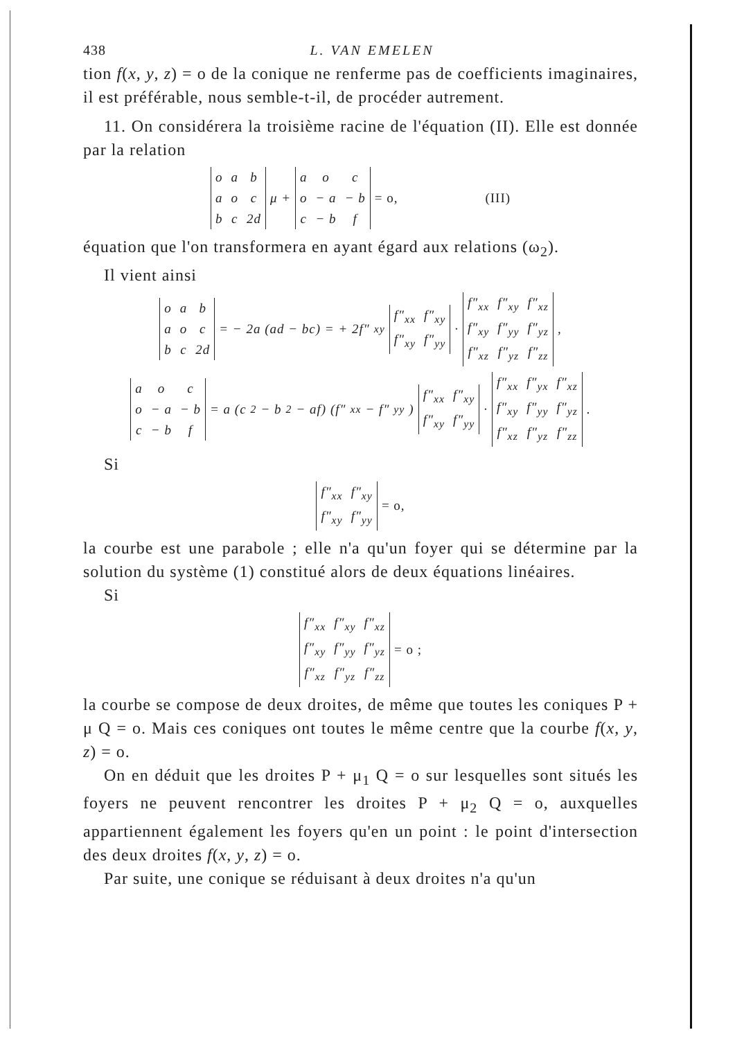438 L. VAN EMELEN
tion f(x, y, z) = o de la conique ne renferme pas de coefficients imaginaires, il est préférable, nous semble-t-il, de procéder autrement.
11. On considérera la troisième racine de l'équation (II). Elle est donnée par la relation
| o | a | b |
| a | o | c |
| b | c | 2d |
μ +
| a | o | c |
| o | − a | − b |
| c | − b | f |
= o, (III)
équation que l'on transformera en ayant égard aux relations (ω<sub>2</sub>).
Il vient ainsi
| o | a | b |
| a | o | c |
| b | c | 2d |
= − 2a (ad − bc) = + 2f″<sub>xy</sub>
| f″<sub>xx</sub> | f″<sub>xy</sub> |
| f″<sub>xy</sub> | f″<sub>yy</sub> |
·
| f″<sub>xx</sub> | f″<sub>xy</sub> | f″<sub>xz</sub> |
| f″<sub>xy</sub> | f″<sub>yy</sub> | f″<sub>yz</sub> |
| f″<sub>xz</sub> | f″<sub>yz</sub> | f″<sub>zz</sub> |
,
| a | o | c |
| o | − a | − b |
| c | − b | f |
= a (c<sup>2</sup> − b<sup>2</sup> − af) (f″<sub>xx</sub> − f″<sub>yy</sub>)
| f″<sub>xx</sub> | f″<sub>xy</sub> |
| f″<sub>xy</sub> | f″<sub>yy</sub> |
·
| f″<sub>xx</sub> | f″<sub>yx</sub> | f″<sub>xz</sub> |
| f″<sub>xy</sub> | f″<sub>yy</sub> | f″<sub>yz</sub> |
| f″<sub>xz</sub> | f″<sub>yz</sub> | f″<sub>zz</sub> |
.
Si
| f″<sub>xx</sub> | f″<sub>xy</sub> |
| f″<sub>xy</sub> | f″<sub>yy</sub> |
= o,
la courbe est une parabole ; elle n'a qu'un foyer qui se détermine par la solution du système (1) constitué alors de deux équations linéaires.
Si
| f″<sub>xx</sub> | f″<sub>xy</sub> | f″<sub>xz</sub> |
| f″<sub>xy</sub> | f″<sub>yy</sub> | f″<sub>yz</sub> |
| f″<sub>xz</sub> | f″<sub>yz</sub> | f″<sub>zz</sub> |
= o ;
la courbe se compose de deux droites, de même que toutes les coniques P + μ Q = o. Mais ces coniques ont toutes le même centre que la courbe f(x, y, z) = o.
On en déduit que les droites P + μ<sub>1</sub> Q = o sur lesquelles sont situés les foyers ne peuvent rencontrer les droites P + μ<sub>2</sub> Q = o, auxquelles appartiennent également les foyers qu'en un point : le point d'intersection des deux droites f(x, y, z) = o.
Par suite, une conique se réduisant à deux droites n'a qu'un